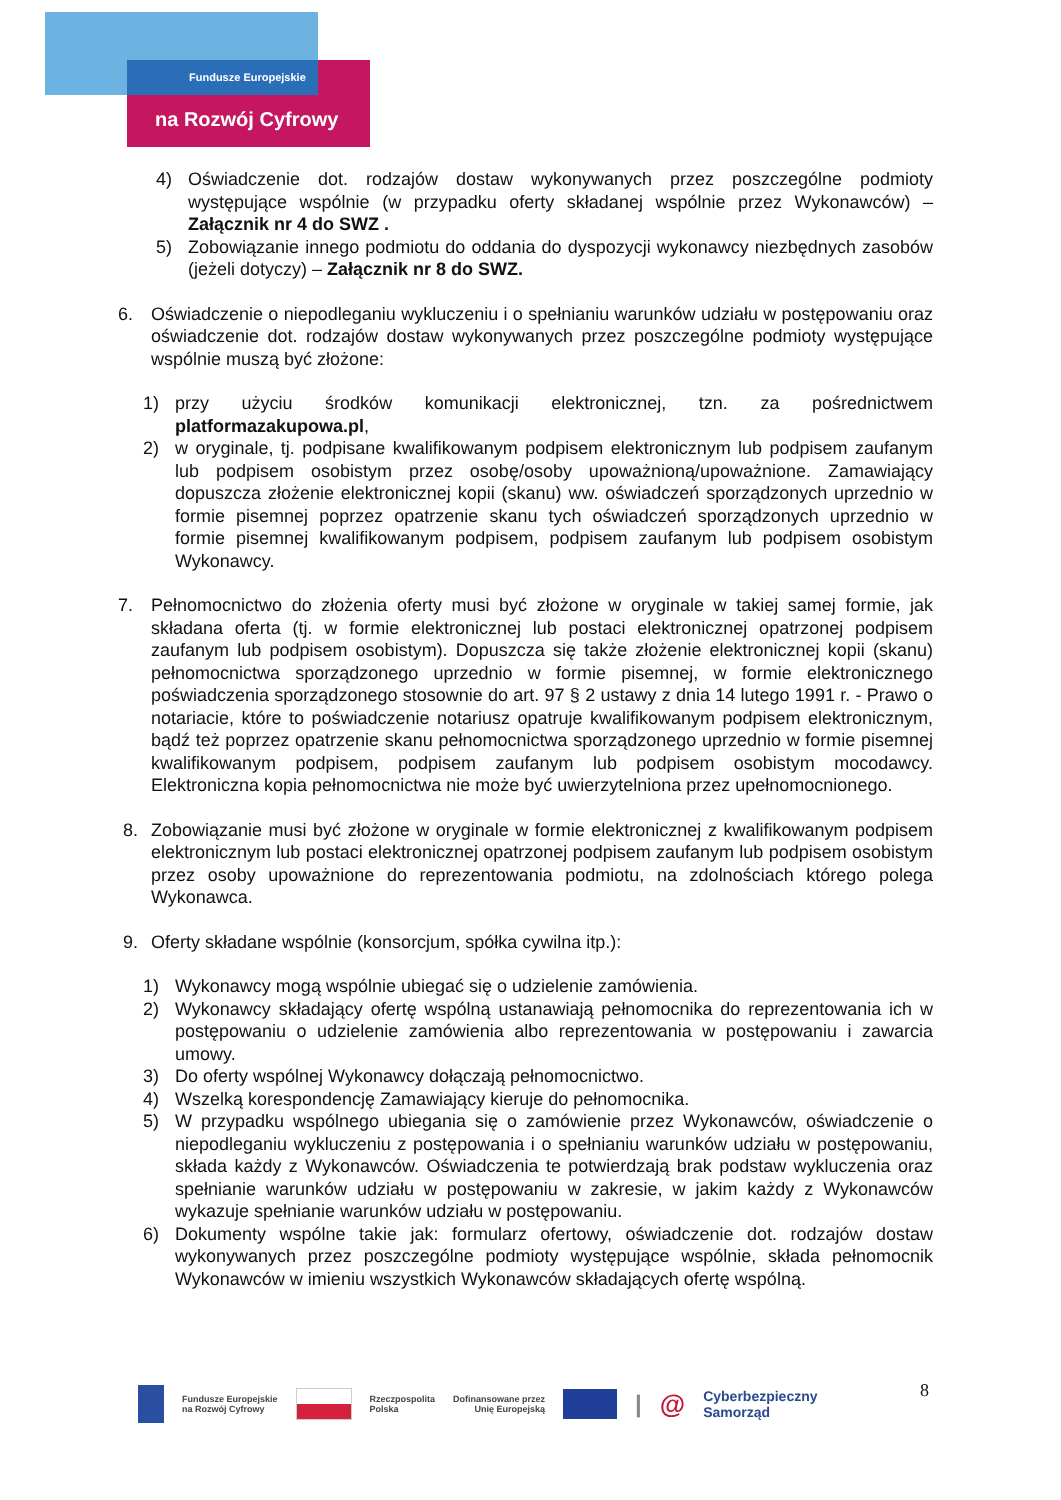Fundusze Europejskie
na Rozwój Cyfrowy
4) Oświadczenie dot. rodzajów dostaw wykonywanych przez poszczególne podmioty występujące wspólnie (w przypadku oferty składanej wspólnie przez Wykonawców) – Załącznik nr 4 do SWZ .
5) Zobowiązanie innego podmiotu do oddania do dyspozycji wykonawcy niezbędnych zasobów (jeżeli dotyczy) – Załącznik nr 8 do SWZ.
6. Oświadczenie o niepodleganiu wykluczeniu i o spełnianiu warunków udziału w postępowaniu oraz oświadczenie dot. rodzajów dostaw wykonywanych przez poszczególne podmioty występujące wspólnie muszą być złożone:
1) przy użyciu środków komunikacji elektronicznej, tzn. za pośrednictwem platformazakupowa.pl,
2) w oryginale, tj. podpisane kwalifikowanym podpisem elektronicznym lub podpisem zaufanym lub podpisem osobistym przez osobę/osoby upoważnioną/upoważnione. Zamawiający dopuszcza złożenie elektronicznej kopii (skanu) ww. oświadczeń sporządzonych uprzednio w formie pisemnej poprzez opatrzenie skanu tych oświadczeń sporządzonych uprzednio w formie pisemnej kwalifikowanym podpisem, podpisem zaufanym lub podpisem osobistym Wykonawcy.
7. Pełnomocnictwo do złożenia oferty musi być złożone w oryginale w takiej samej formie, jak składana oferta (tj. w formie elektronicznej lub postaci elektronicznej opatrzonej podpisem zaufanym lub podpisem osobistym). Dopuszcza się także złożenie elektronicznej kopii (skanu) pełnomocnictwa sporządzonego uprzednio w formie pisemnej, w formie elektronicznego poświadczenia sporządzonego stosownie do art. 97 § 2 ustawy z dnia 14 lutego 1991 r. - Prawo o notariacie, które to poświadczenie notariusz opatruje kwalifikowanym podpisem elektronicznym, bądź też poprzez opatrzenie skanu pełnomocnictwa sporządzonego uprzednio w formie pisemnej kwalifikowanym podpisem, podpisem zaufanym lub podpisem osobistym mocodawcy. Elektroniczna kopia pełnomocnictwa nie może być uwierzytelniona przez upełnomocnionego.
8. Zobowiązanie musi być złożone w oryginale w formie elektronicznej z kwalifikowanym podpisem elektronicznym lub postaci elektronicznej opatrzonej podpisem zaufanym lub podpisem osobistym przez osoby upoważnione do reprezentowania podmiotu, na zdolnościach którego polega Wykonawca.
9. Oferty składane wspólnie (konsorcjum, spółka cywilna itp.):
1) Wykonawcy mogą wspólnie ubiegać się o udzielenie zamówienia.
2) Wykonawcy składający ofertę wspólną ustanawiają pełnomocnika do reprezentowania ich w postępowaniu o udzielenie zamówienia albo reprezentowania w postępowaniu i zawarcia umowy.
3) Do oferty wspólnej Wykonawcy dołączają pełnomocnictwo.
4) Wszelką korespondencję Zamawiający kieruje do pełnomocnika.
5) W przypadku wspólnego ubiegania się o zamówienie przez Wykonawców, oświadczenie o niepodleganiu wykluczeniu z postępowania i o spełnianiu warunków udziału w postępowaniu, składa każdy z Wykonawców. Oświadczenia te potwierdzają brak podstaw wykluczenia oraz spełnianie warunków udziału w postępowaniu w zakresie, w jakim każdy z Wykonawców wykazuje spełnianie warunków udziału w postępowaniu.
6) Dokumenty wspólne takie jak: formularz ofertowy, oświadczenie dot. rodzajów dostaw wykonywanych przez poszczególne podmioty występujące wspólnie, składa pełnomocnik Wykonawców w imieniu wszystkich Wykonawców składających ofertę wspólną.
8
Fundusze Europejskie
na Rozwój Cyfrowy Rzeczpospolita
Polska Dofinansowane przez
Unię Europejską | @ Cyberbezpieczny
Samorząd